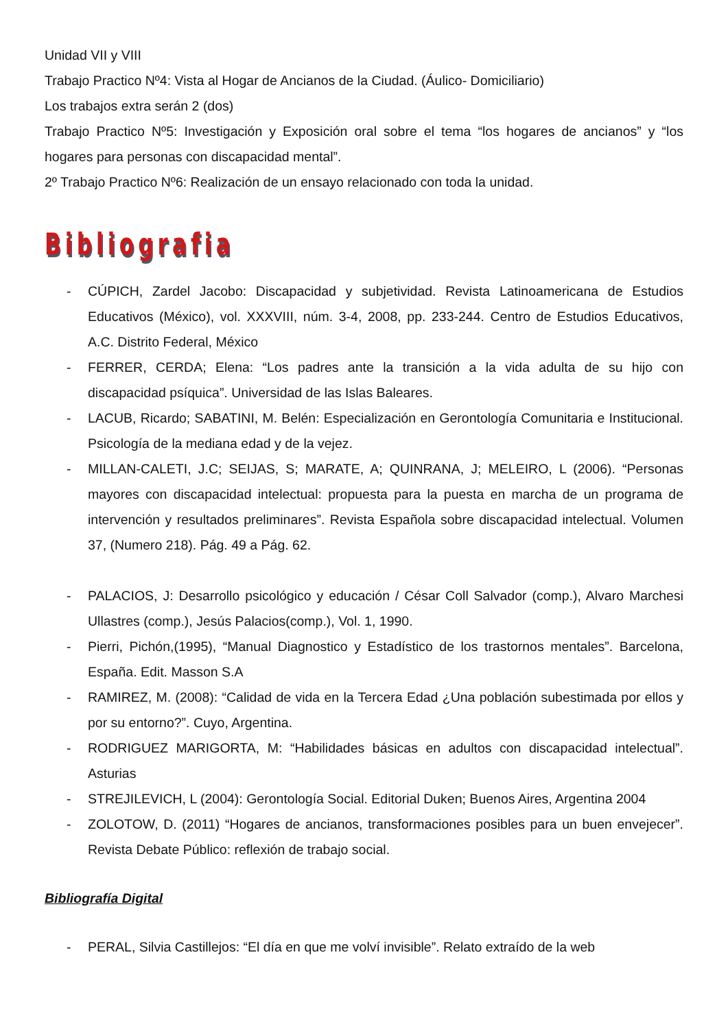Unidad VII y VIII
Trabajo Practico Nº4: Vista al Hogar de Ancianos de la Ciudad. (Áulico- Domiciliario)
Los trabajos extra serán 2 (dos)
Trabajo Practico Nº5: Investigación y Exposición oral sobre el tema “los hogares de ancianos” y “los hogares para personas con discapacidad mental”.
2º Trabajo Practico Nº6: Realización de un ensayo relacionado con toda la unidad.
Bibliografia
- CÚPICH, Zardel Jacobo: Discapacidad y subjetividad. Revista Latinoamericana de Estudios Educativos (México), vol. XXXVIII, núm. 3-4, 2008, pp. 233-244. Centro de Estudios Educativos, A.C. Distrito Federal, México
- FERRER, CERDA; Elena: “Los padres ante la transición a la vida adulta de su hijo con discapacidad psíquica”. Universidad de las Islas Baleares.
- LACUB, Ricardo; SABATINI, M. Belén: Especialización en Gerontología Comunitaria e Institucional. Psicología de la mediana edad y de la vejez.
- MILLAN-CALETI, J.C; SEIJAS, S; MARATE, A; QUINRANA, J; MELEIRO, L (2006). “Personas mayores con discapacidad intelectual: propuesta para la puesta en marcha de un programa de intervención y resultados preliminares”. Revista Española sobre discapacidad intelectual. Volumen 37, (Numero 218). Pág. 49 a Pág. 62.
- PALACIOS, J: Desarrollo psicológico y educación / César Coll Salvador (comp.), Alvaro Marchesi Ullastres (comp.), Jesús Palacios(comp.), Vol. 1, 1990.
- Pierri, Pichón,(1995), “Manual Diagnostico y Estadístico de los trastornos mentales”. Barcelona, España. Edit. Masson S.A
- RAMIREZ, M. (2008): “Calidad de vida en la Tercera Edad ¿Una población subestimada por ellos y por su entorno?”. Cuyo, Argentina.
- RODRIGUEZ MARIGORTA, M: “Habilidades básicas en adultos con discapacidad intelectual”. Asturias
- STREJILEVICH, L (2004): Gerontología Social. Editorial Duken; Buenos Aires, Argentina 2004
- ZOLOTOW, D. (2011) “Hogares de ancianos, transformaciones posibles para un buen envejecer”. Revista Debate Público: reflexión de trabajo social.
Bibliografía Digital
- PERAL, Silvia Castillejos: “El día en que me volví invisible”. Relato extraído de la web